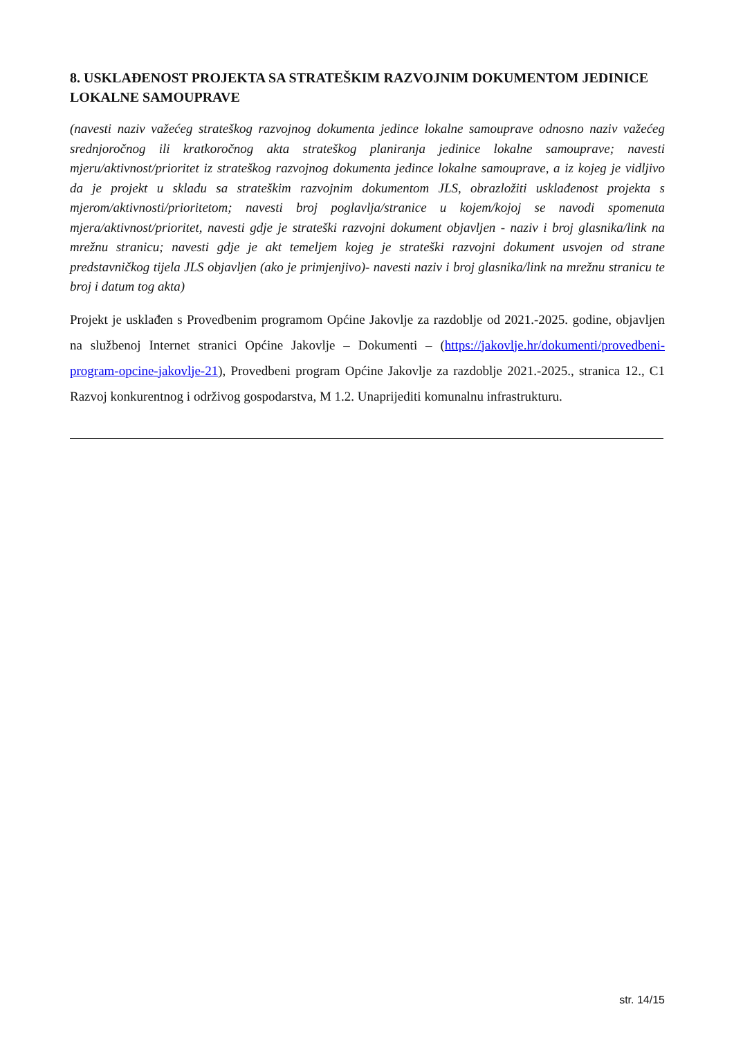8. USKLAĐENOST PROJEKTA SA STRATEŠKIM RAZVOJNIM DOKUMENTOM JEDINICE LOKALNE SAMOUPRAVE
(navesti naziv važećeg strateškog razvojnog dokumenta jedince lokalne samouprave odnosno naziv važećeg srednjoročnog ili kratkoročnog akta strateškog planiranja jedinice lokalne samouprave; navesti mjeru/aktivnost/prioritet iz strateškog razvojnog dokumenta jedince lokalne samouprave, a iz kojeg je vidljivo da je projekt u skladu sa strateškim razvojnim dokumentom JLS, obrazložiti usklađenost projekta s mjerom/aktivnosti/prioritetom; navesti broj poglavlja/stranice u kojem/kojoj se navodi spomenuta mjera/aktivnost/prioritet, navesti gdje je strateški razvojni dokument objavljen - naziv i broj glasnika/link na mrežnu stranicu; navesti gdje je akt temeljem kojeg je strateški razvojni dokument usvojen od strane predstavničkog tijela JLS objavljen (ako je primjenjivo)- navesti naziv i broj glasnika/link na mrežnu stranicu te broj i datum tog akta)
Projekt je usklađen s Provedbenim programom Općine Jakovlje za razdoblje od 2021.-2025. godine, objavljen na službenoj Internet stranici Općine Jakovlje – Dokumenti – (https://jakovlje.hr/dokumenti/provedbeni-program-opcine-jakovlje-21), Provedbeni program Općine Jakovlje za razdoblje 2021.-2025., stranica 12., C1 Razvoj konkurentnog i održivog gospodarstva, M 1.2. Unaprijediti komunalnu infrastrukturu.
str. 14/15